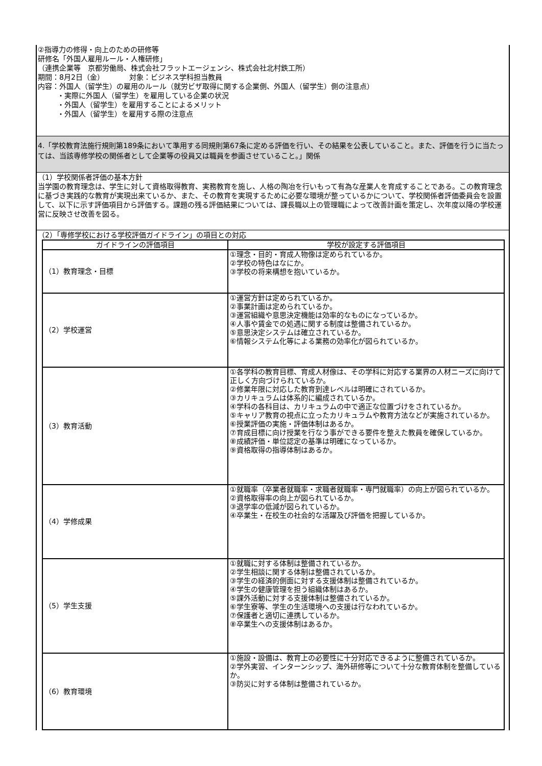②指導力の修得・向上のための研修等
研修名「外国人雇用ルール・人権研修」
（連携企業等　京都労働局、株式会社フラットエージェンシ、株式会社北村鉄工所）
期間：8月2日（金）　　　　対象：ビジネス学科担当教員
内容：外国人（留学生）の雇用のルール（就労ビザ取得に関する企業側、外国人（留学生）側の注意点）
・実際に外国人（留学生）を雇用している企業の状況
・外国人（留学生）を雇用することによるメリット
・外国人（留学生）を雇用する際の注意点
4.「学校教育法施行規則第189条において準用する同規則第67条に定める評価を行い、その結果を公表していること。また、評価を行うに当たっては、当該専修学校の関係者として企業等の役員又は職員を参画させていること。」関係
（1）学校関係者評価の基本方針
当学園の教育理念は、学生に対して資格取得教育、実務教育を施し、人格の陶冶を行いもって有為な産業人を育成することである。この教育理念に基づき実践的な教育が実現出来ているか、また、その教育を実現するために必要な環境が整っているかについて、学校関係者評価委員会を設置して、以下に示す評価項目から評価する。課題の残る評価結果については、課長職以上の管理職によって改善計画を策定し、次年度以降の学校運営に反映させ改善を図る。
（2）「専修学校における学校評価ガイドライン」の項目との対応
| ガイドラインの評価項目 | 学校が設定する評価項目 |
| --- | --- |
| （1）教育理念・目標 | ①理念・目的・育成人物像は定められているか。 ②学校の特色はなにか。 ③学校の将来構想を抱いているか。 |
| （2）学校運営 | ①運営方針は定められているか。 ②事業計画は定められているか。 ③運営組織や意思決定機能は効率的なものになっているか。 ④人事や賃金での処遇に関する制度は整備されているか。 ⑤意思決定システムは確立されているか。 ⑥情報システム化等による業務の効率化が図られているか。 |
| （3）教育活動 | ①各学科の教育目標、育成人材像は、その学科に対応する業界の人材ニーズに向けて正しく方向づけられているか。 ②修業年限に対応した教育到達レベルは明確にされているか。 ③カリキュラムは体系的に編成されているか。 ④学科の各科目は、カリキュラムの中で適正な位置づけをされているか。 ⑤キャリア教育の視点に立ったカリキュラムや教育方法などが実施されているか。 ⑥授業評価の実施・評価体制はあるか。 ⑦育成目標に向け授業を行なう事ができる要件を整えた教員を確保しているか。 ⑧成績評価・単位認定の基準は明確になっているか。 ⑨資格取得の指導体制はあるか。 |
| （4）学修成果 | ①就職率（卒業者就職率・求職者就職率・専門就職率）の向上が図られているか。 ②資格取得率の向上が図られているか。 ③退学率の低減が図られているか。 ④卒業生・在校生の社会的な活躍及び評価を把握しているか。 |
| （5）学生支援 | ①就職に対する体制は整備されているか。 ②学生相談に関する体制は整備されているか。 ③学生の経済的側面に対する支援体制は整備されているか。 ④学生の健康管理を担う組織体制はあるか。 ⑤課外活動に対する支援体制は整備されているか。 ⑥学生寮等、学生の生活環境への支援は行なわれているか。 ⑦保護者と適切に連携しているか。 ⑧卒業生への支援体制はあるか。 |
| （6）教育環境 | ①施設・設備は、教育上の必要性に十分対応できるように整備されているか。 ②学外実習、インターンシップ、海外研修等について十分な教育体制を整備しているか。 ③防災に対する体制は整備されているか。 |